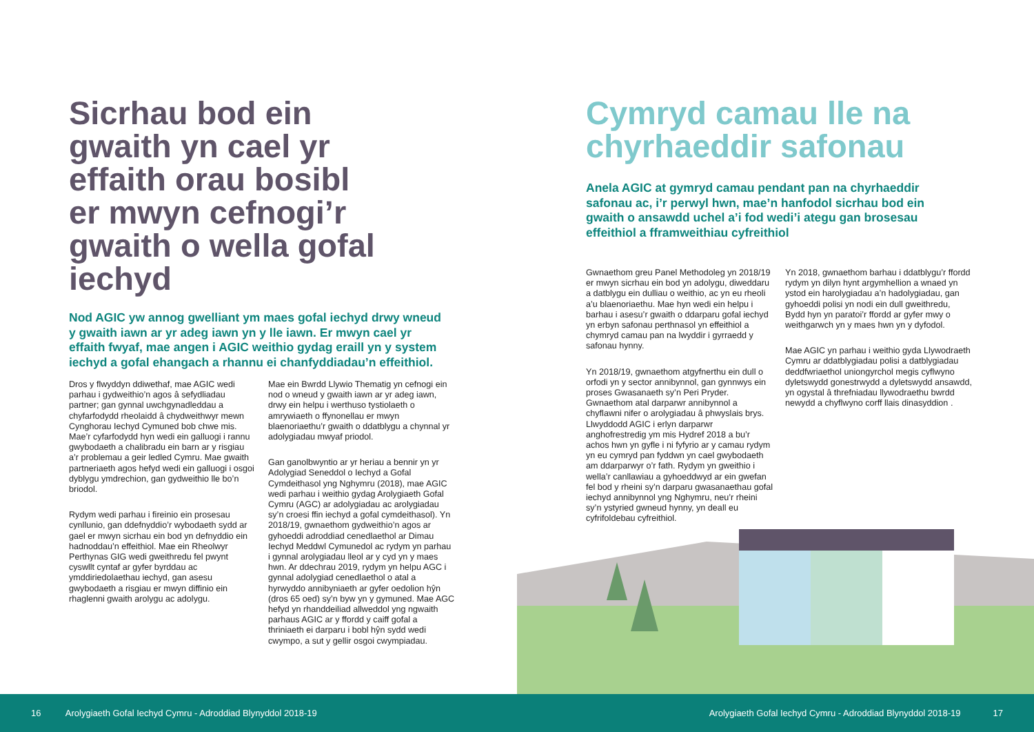Sicrhau bod ein gwaith yn cael yr effaith orau bosibl er mwyn cefnogi’r gwaith o wella gofal iechyd
Nod AGIC yw annog gwelliant ym maes gofal iechyd drwy wneud y gwaith iawn ar yr adeg iawn yn y lle iawn. Er mwyn cael yr effaith fwyaf, mae angen i AGIC weithio gydag eraill yn y system iechyd a gofal ehangach a rhannu ei chanfyddiadau’n effeithiol.
Dros y flwyddyn ddiwethaf, mae AGIC wedi parhau i gydweithio’n agos â sefydliadau partner; gan gynnal uwchgynadleddau a chyfarfodydd rheolaidd â chydweithwyr mewn Cynghorau Iechyd Cymuned bob chwe mis. Mae’r cyfarfodydd hyn wedi ein galluogi i rannu gwybodaeth a chalibradu ein barn ar y risgiau a’r problemau a geir ledled Cymru. Mae gwaith partneriaeth agos hefyd wedi ein galluogi i osgoi dyblygu ymdrechion, gan gydweithio lle bo’n briodol.
Rydym wedi parhau i fireinio ein prosesau cynllunio, gan ddefnyddio’r wybodaeth sydd ar gael er mwyn sicrhau ein bod yn defnyddio ein hadnoddau’n effeithiol. Mae ein Rheolwyr Perthynas GIG wedi gweithredu fel pwynt cyswllt cyntaf ar gyfer byrddau ac ymddiriedolaethau iechyd, gan asesu gwybodaeth a risgiau er mwyn diffinio ein rhaglenni gwaith arolygu ac adolygu.
Mae ein Bwrdd Llywio Thematig yn cefnogi ein nod o wneud y gwaith iawn ar yr adeg iawn, drwy ein helpu i werthuso tystiolaeth o amrywiaeth o ffynonellau er mwyn blaenoriaethu’r gwaith o ddatblygu a chynnal yr adolygiadau mwyaf priodol.
Gan ganolbwyntio ar yr heriau a bennir yn yr Adolygiad Seneddol o Iechyd a Gofal Cymdeithasol yng Nghymru (2018), mae AGIC wedi parhau i weithio gydag Arolygiaeth Gofal Cymru (AGC) ar adolygiadau ac arolygiadau sy’n croesi ffin iechyd a gofal cymdeithasol). Yn 2018/19, gwnaethom gydweithio’n agos ar gyhoeddi adroddiad cenedlaethol ar Dimau Iechyd Meddwl Cymunedol ac rydym yn parhau i gynnal arolygiadau lleol ar y cyd yn y maes hwn. Ar ddechrau 2019, rydym yn helpu AGC i gynnal adolygiad cenedlaethol o atal a hyrwyddo annibyniaeth ar gyfer oedolion hŷn (dros 65 oed) sy’n byw yn y gymuned. Mae AGC hefyd yn rhanddeiliad allweddol yng ngwaith parhaus AGIC ar y ffordd y caiff gofal a thriniaeth ei darparu i bobl hŷn sydd wedi cwympo, a sut y gellir osgoi cwympiadau.
Cymryd camau lle na chyrhaeddir safonau
Anela AGIC at gymryd camau pendant pan na chyrhaeddir safonau ac, i’r perwyl hwn, mae’n hanfodol sicrhau bod ein gwaith o ansawdd uchel a’i fod wedi’i ategu gan brosesau effeithiol a fframweithiau cyfreithiol
Gwnaethom greu Panel Methodoleg yn 2018/19 er mwyn sicrhau ein bod yn adolygu, diweddaru a datblygu ein dulliau o weithio, ac yn eu rheoli a’u blaenoriaethu. Mae hyn wedi ein helpu i barhau i asesu’r gwaith o ddarparu gofal iechyd yn erbyn safonau perthnasol yn effeithiol a chymryd camau pan na lwyddir i gyrraedd y safonau hynny.
Yn 2018/19, gwnaethom atgyfnerthu ein dull o orfodi yn y sector annibynnol, gan gynnwys ein proses Gwasanaeth sy’n Peri Pryder. Gwnaethom atal darparwr annibynnol a chyflawni nifer o arolygiadau â phwyslais brys. Llwyddodd AGIC i erlyn darparwr anghofrestredig ym mis Hydref 2018 a bu’r achos hwn yn gyfle i ni fyfyrio ar y camau rydym yn eu cymryd pan fyddwn yn cael gwybodaeth am ddarparwyr o’r fath. Rydym yn gweithio i wella’r canllawiau a gyhoeddwyd ar ein gwefan fel bod y rheini sy’n darparu gwasanaethau gofal iechyd annibynnol yng Nghymru, neu’r rheini sy’n ystyried gwneud hynny, yn deall eu cyfrifoldebau cyfreithiol.
Yn 2018, gwnaethom barhau i ddatblygu’r ffordd rydym yn dilyn hynt argymhellion a wnaed yn ystod ein harolygiadau a’n hadolygiadau, gan gyhoeddi polisi yn nodi ein dull gweithredu, Bydd hyn yn paratoi’r ffordd ar gyfer mwy o weithgarwch yn y maes hwn yn y dyfodol.
Mae AGIC yn parhau i weithio gyda Llywodraeth Cymru ar ddatblygiadau polisi a datblygiadau deddfwriaethol uniongyrchol megis cyflwyno dyletswydd gonestrwydd a dyletswydd ansawdd, yn ogystal â threfniadau llywodraethu bwrdd newydd a chyflwyno corff llais dinasyddion .
16 Arolygiaeth Gofal Iechyd Cymru - Adroddiad Blynyddol 2018-19 Arolygiaeth Gofal Iechyd Cymru - Adroddiad Blynyddol 2018-19 17